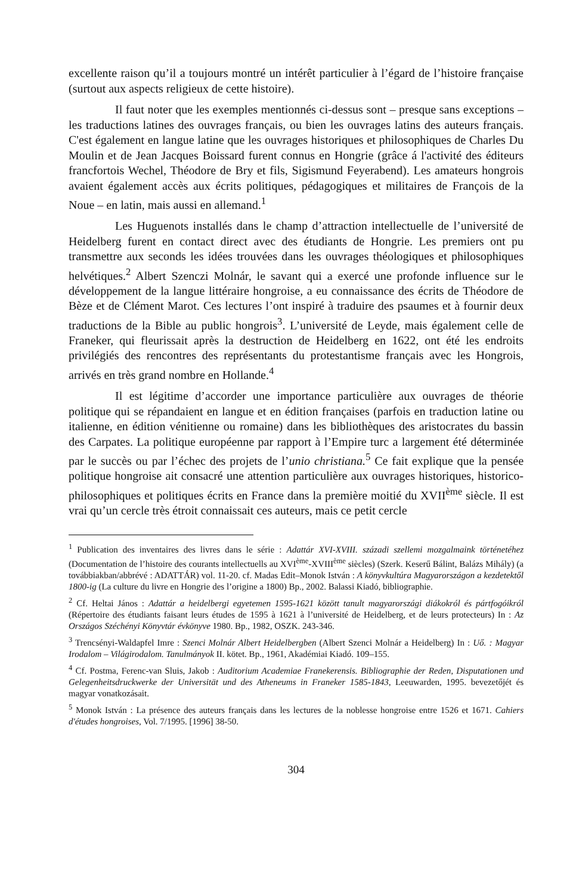excellente raison qu’il a toujours montré un intérêt particulier à l’égard de l’histoire française (surtout aux aspects religieux de cette histoire).
Il faut noter que les exemples mentionnés ci-dessus sont – presque sans exceptions – les traductions latines des ouvrages français, ou bien les ouvrages latins des auteurs français. C'est également en langue latine que les ouvrages historiques et philosophiques de Charles Du Moulin et de Jean Jacques Boissard furent connus en Hongrie (grâce á l'activité des éditeurs francfortois Wechel, Théodore de Bry et fils, Sigismund Feyerabend). Les amateurs hongrois avaient également accès aux écrits politiques, pédagogiques et militaires de François de la Noue – en latin, mais aussi en allemand.<sup>1</sup>
Les Huguenots installés dans le champ d’attraction intellectuelle de l’université de Heidelberg furent en contact direct avec des étudiants de Hongrie. Les premiers ont pu transmettre aux seconds les idées trouvées dans les ouvrages théologiques et philosophiques helvétiques.<sup>2</sup> Albert Szenczi Molnár, le savant qui a exercé une profonde influence sur le développement de la langue littéraire hongroise, a eu connaissance des écrits de Théodore de Bèze et de Clément Marot. Ces lectures l’ont inspiré à traduire des psaumes et à fournir deux traductions de la Bible au public hongrois<sup>3</sup>. L’université de Leyde, mais également celle de Franeker, qui fleurissait après la destruction de Heidelberg en 1622, ont été les endroits privilégiés des rencontres des représentants du protestantisme français avec les Hongrois, arrivés en très grand nombre en Hollande.<sup>4</sup>
Il est légitime d’accorder une importance particulière aux ouvrages de théorie politique qui se répandaient en langue et en édition françaises (parfois en traduction latine ou italienne, en édition vénitienne ou romaine) dans les bibliothèques des aristocrates du bassin des Carpates. La politique européenne par rapport à l’Empire turc a largement été déterminée par le succès ou par l’échec des projets de l’unio christiana.<sup>5</sup> Ce fait explique que la pensée politique hongroise ait consacré une attention particulière aux ouvrages historiques, historico-philosophiques et politiques écrits en France dans la première moitié du XVII<sup>ème</sup> siècle. Il est vrai qu’un cercle très étroit connaissait ces auteurs, mais ce petit cercle
<sup>1</sup> Publication des inventaires des livres dans le série : Adattár XVI-XVIII. századi szellemi mozgalmaink történetéhez (Documentation de l’histoire des courants intellectuells au XVI<sup>ème</sup>-XVIII<sup>ème</sup> siècles) (Szerk. Keserű Bálint, Balázs Mihály) (a továbbiakban/abbrévé : ADATTÁR) vol. 11-20. cf. Madas Edit–Monok István : A könyvkultúra Magyarországon a kezdetektől 1800-ig (La culture du livre en Hongrie des l’origine a 1800) Bp., 2002. Balassi Kiadó, bibliographie.
<sup>2</sup> Cf. Heltai János : Adattár a heidelbergi egyetemen 1595-1621 között tanult magyarországi diákokról és pártfogóikról (Répertoire des étudiants faisant leurs études de 1595 à 1621 à l’université de Heidelberg, et de leurs protecteurs) In : Az Országos Széchényi Könyvtár évkönyve 1980. Bp., 1982, OSZK. 243-346.
<sup>3</sup> Trencsényi-Waldapfel Imre : Szenci Molnár Albert Heidelbergben (Albert Szenci Molnár a Heidelberg) In : Uő. : Magyar Irodalom – Világirodalom. Tanulmányok II. kötet. Bp., 1961, Akadémiai Kiadó. 109–155.
<sup>4</sup> Cf. Postma, Ferenc-van Sluis, Jakob : Auditorium Academiae Franekerensis. Bibliographie der Reden, Disputationen und Gelegenheitsdruckwerke der Universität und des Atheneums in Franeker 1585-1843, Leeuwarden, 1995. bevezetőjét és magyar vonatkozásait.
<sup>5</sup> Monok István : La présence des auteurs français dans les lectures de la noblesse hongroise entre 1526 et 1671. Cahiers d'études hongroises, Vol. 7/1995. [1996] 38-50.
304